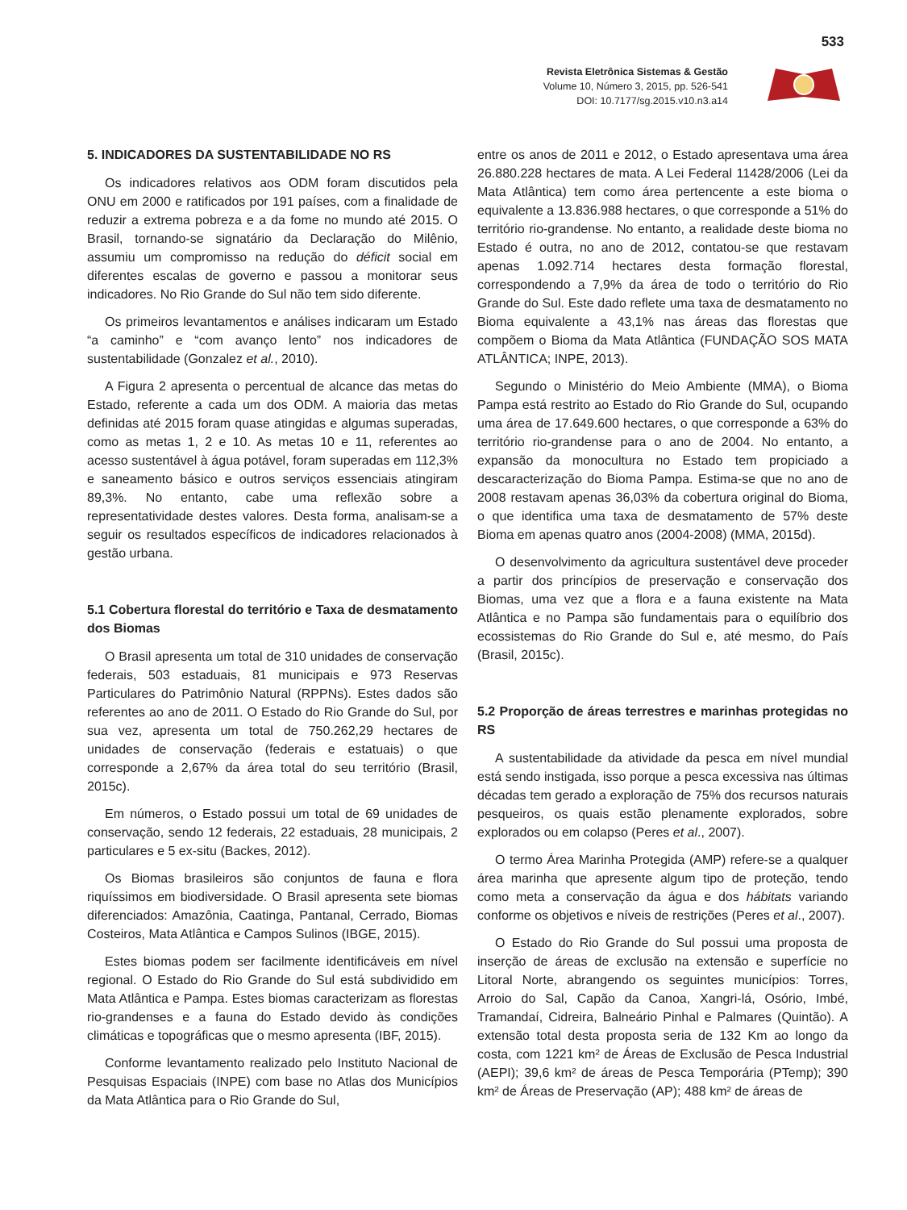533
Revista Eletrônica Sistemas & Gestão
Volume 10, Número 3, 2015, pp. 526-541
DOI: 10.7177/sg.2015.v10.n3.a14
5. INDICADORES DA SUSTENTABILIDADE NO RS
Os indicadores relativos aos ODM foram discutidos pela ONU em 2000 e ratificados por 191 países, com a finalidade de reduzir a extrema pobreza e a da fome no mundo até 2015. O Brasil, tornando-se signatário da Declaração do Milênio, assumiu um compromisso na redução do déficit social em diferentes escalas de governo e passou a monitorar seus indicadores. No Rio Grande do Sul não tem sido diferente.
Os primeiros levantamentos e análises indicaram um Estado “a caminho” e “com avanço lento” nos indicadores de sustentabilidade (Gonzalez et al., 2010).
A Figura 2 apresenta o percentual de alcance das metas do Estado, referente a cada um dos ODM. A maioria das metas definidas até 2015 foram quase atingidas e algumas superadas, como as metas 1, 2 e 10. As metas 10 e 11, referentes ao acesso sustentável à água potável, foram superadas em 112,3% e saneamento básico e outros serviços essenciais atingiram 89,3%. No entanto, cabe uma reflexão sobre a representatividade destes valores. Desta forma, analisam-se a seguir os resultados específicos de indicadores relacionados à gestão urbana.
5.1 Cobertura florestal do território e Taxa de desmatamento dos Biomas
O Brasil apresenta um total de 310 unidades de conservação federais, 503 estaduais, 81 municipais e 973 Reservas Particulares do Patrimônio Natural (RPPNs). Estes dados são referentes ao ano de 2011. O Estado do Rio Grande do Sul, por sua vez, apresenta um total de 750.262,29 hectares de unidades de conservação (federais e estatuais) o que corresponde a 2,67% da área total do seu território (Brasil, 2015c).
Em números, o Estado possui um total de 69 unidades de conservação, sendo 12 federais, 22 estaduais, 28 municipais, 2 particulares e 5 ex-situ (Backes, 2012).
Os Biomas brasileiros são conjuntos de fauna e flora riquíssimos em biodiversidade. O Brasil apresenta sete biomas diferenciados: Amazônia, Caatinga, Pantanal, Cerrado, Biomas Costeiros, Mata Atlântica e Campos Sulinos (IBGE, 2015).
Estes biomas podem ser facilmente identificáveis em nível regional. O Estado do Rio Grande do Sul está subdividido em Mata Atlântica e Pampa. Estes biomas caracterizam as florestas rio-grandenses e a fauna do Estado devido às condições climáticas e topográficas que o mesmo apresenta (IBF, 2015).
Conforme levantamento realizado pelo Instituto Nacional de Pesquisas Espaciais (INPE) com base no Atlas dos Municípios da Mata Atlântica para o Rio Grande do Sul,
entre os anos de 2011 e 2012, o Estado apresentava uma área 26.880.228 hectares de mata. A Lei Federal 11428/2006 (Lei da Mata Atlântica) tem como área pertencente a este bioma o equivalente a 13.836.988 hectares, o que corresponde a 51% do território rio-grandense. No entanto, a realidade deste bioma no Estado é outra, no ano de 2012, contatou-se que restavam apenas 1.092.714 hectares desta formação florestal, correspondendo a 7,9% da área de todo o território do Rio Grande do Sul. Este dado reflete uma taxa de desmatamento no Bioma equivalente a 43,1% nas áreas das florestas que compõem o Bioma da Mata Atlântica (FUNDAÇÃO SOS MATA ATLÂNTICA; INPE, 2013).
Segundo o Ministério do Meio Ambiente (MMA), o Bioma Pampa está restrito ao Estado do Rio Grande do Sul, ocupando uma área de 17.649.600 hectares, o que corresponde a 63% do território rio-grandense para o ano de 2004. No entanto, a expansão da monocultura no Estado tem propiciado a descaracterização do Bioma Pampa. Estima-se que no ano de 2008 restavam apenas 36,03% da cobertura original do Bioma, o que identifica uma taxa de desmatamento de 57% deste Bioma em apenas quatro anos (2004-2008) (MMA, 2015d).
O desenvolvimento da agricultura sustentável deve proceder a partir dos princípios de preservação e conservação dos Biomas, uma vez que a flora e a fauna existente na Mata Atlântica e no Pampa são fundamentais para o equilíbrio dos ecossistemas do Rio Grande do Sul e, até mesmo, do País (Brasil, 2015c).
5.2 Proporção de áreas terrestres e marinhas protegidas no RS
A sustentabilidade da atividade da pesca em nível mundial está sendo instigada, isso porque a pesca excessiva nas últimas décadas tem gerado a exploração de 75% dos recursos naturais pesqueiros, os quais estão plenamente explorados, sobre explorados ou em colapso (Peres et al., 2007).
O termo Área Marinha Protegida (AMP) refere-se a qualquer área marinha que apresente algum tipo de proteção, tendo como meta a conservação da água e dos hábitats variando conforme os objetivos e níveis de restrições (Peres et al., 2007).
O Estado do Rio Grande do Sul possui uma proposta de inserção de áreas de exclusão na extensão e superfície no Litoral Norte, abrangendo os seguintes municípios: Torres, Arroio do Sal, Capão da Canoa, Xangri-lá, Osório, Imbé, Tramandaí, Cidreira, Balneário Pinhal e Palmares (Quintão). A extensão total desta proposta seria de 132 Km ao longo da costa, com 1221 km² de Áreas de Exclusão de Pesca Industrial (AEPI); 39,6 km² de áreas de Pesca Temporária (PTemp); 390 km² de Áreas de Preservação (AP); 488 km² de áreas de